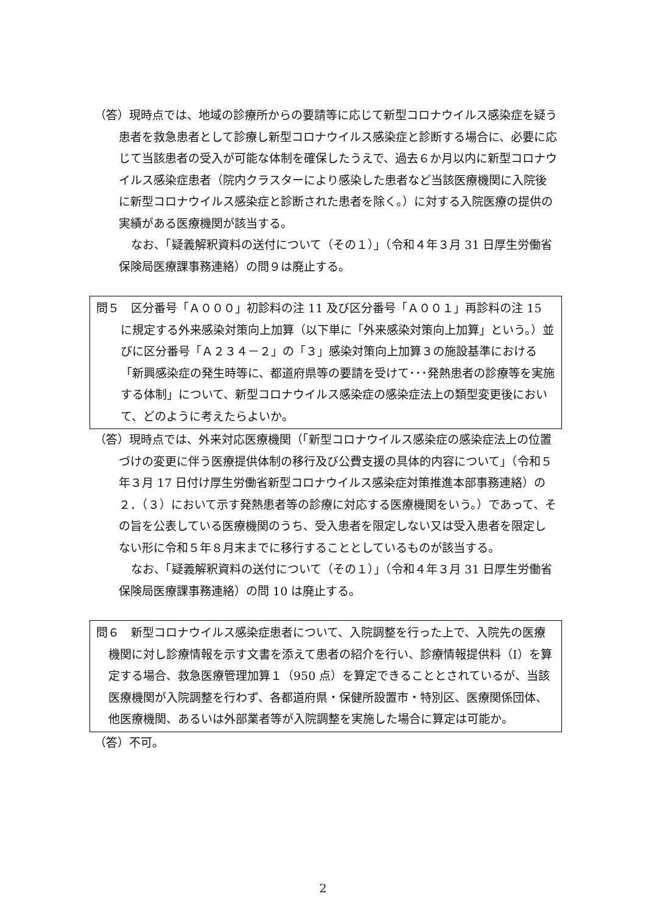（答）現時点では、地域の診療所からの要請等に応じて新型コロナウイルス感染症を疑う患者を救急患者として診療し新型コロナウイルス感染症と診断する場合に、必要に応じて当該患者の受入が可能な体制を確保したうえで、過去６か月以内に新型コロナウイルス感染症患者（院内クラスターにより感染した患者など当該医療機関に入院後に新型コロナウイルス感染症と診断された患者を除く。）に対する入院医療の提供の実績がある医療機関が該当する。
なお、「疑義解釈資料の送付について（その１）」（令和４年３月 31 日厚生労働省保険局医療課事務連絡）の問９は廃止する。
問５　区分番号「Ａ０００」初診料の注 11 及び区分番号「Ａ００１」再診料の注 15 に規定する外来感染対策向上加算（以下単に「外来感染対策向上加算」という。）並びに区分番号「Ａ２３４－２」の「３」感染対策向上加算３の施設基準における「新興感染症の発生時等に、都道府県等の要請を受けて･･･発熱患者の診療等を実施する体制」について、新型コロナウイルス感染症の感染症法上の類型変更後において、どのように考えたらよいか。
（答）現時点では、外来対応医療機関（「新型コロナウイルス感染症の感染症法上の位置づけの変更に伴う医療提供体制の移行及び公費支援の具体的内容について」（令和５年３月 17 日付け厚生労働省新型コロナウイルス感染症対策推進本部事務連絡）の２．（３）において示す発熱患者等の診療に対応する医療機関をいう。）であって、その旨を公表している医療機関のうち、受入患者を限定しない又は受入患者を限定しない形に令和５年８月末までに移行することとしているものが該当する。
なお、「疑義解釈資料の送付について（その１）」（令和４年３月 31 日厚生労働省保険局医療課事務連絡）の問 10 は廃止する。
問６　新型コロナウイルス感染症患者について、入院調整を行った上で、入院先の医療機関に対し診療情報を示す文書を添えて患者の紹介を行い、診療情報提供料（Ⅰ）を算定する場合、救急医療管理加算１（950 点）を算定できることとされているが、当該医療機関が入院調整を行わず、各都道府県・保健所設置市・特別区、医療関係団体、他医療機関、あるいは外部業者等が入院調整を実施した場合に算定は可能か。
（答）不可。
2